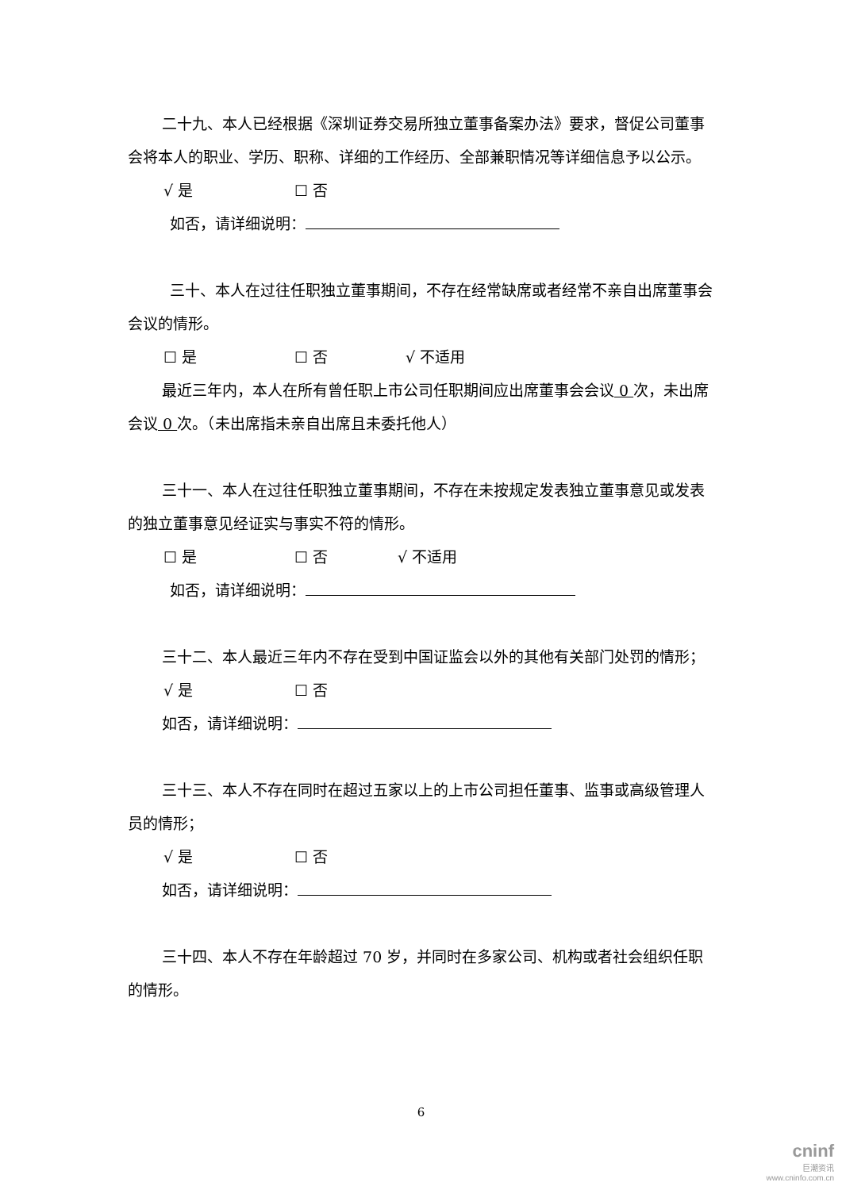二十九、本人已经根据《深圳证券交易所独立董事备案办法》要求，督促公司董事会将本人的职业、学历、职称、详细的工作经历、全部兼职情况等详细信息予以公示。
√ 是 ☐ 否
如否，请详细说明：
三十、本人在过往任职独立董事期间，不存在经常缺席或者经常不亲自出席董事会会议的情形。
☐ 是 ☐ 否 √ 不适用
最近三年内，本人在所有曾任职上市公司任职期间应出席董事会会议 0 次，未出席会议 0 次。（未出席指未亲自出席且未委托他人）
三十一、本人在过往任职独立董事期间，不存在未按规定发表独立董事意见或发表的独立董事意见经证实与事实不符的情形。
☐ 是 ☐ 否 √ 不适用
如否，请详细说明：
三十二、本人最近三年内不存在受到中国证监会以外的其他有关部门处罚的情形；
√ 是 ☐ 否
如否，请详细说明：
三十三、本人不存在同时在超过五家以上的上市公司担任董事、监事或高级管理人员的情形；
√ 是 ☐ 否
如否，请详细说明：
三十四、本人不存在年龄超过 70 岁，并同时在多家公司、机构或者社会组织任职的情形。
6
cninf
巨潮资讯
www.cninfo.com.cn